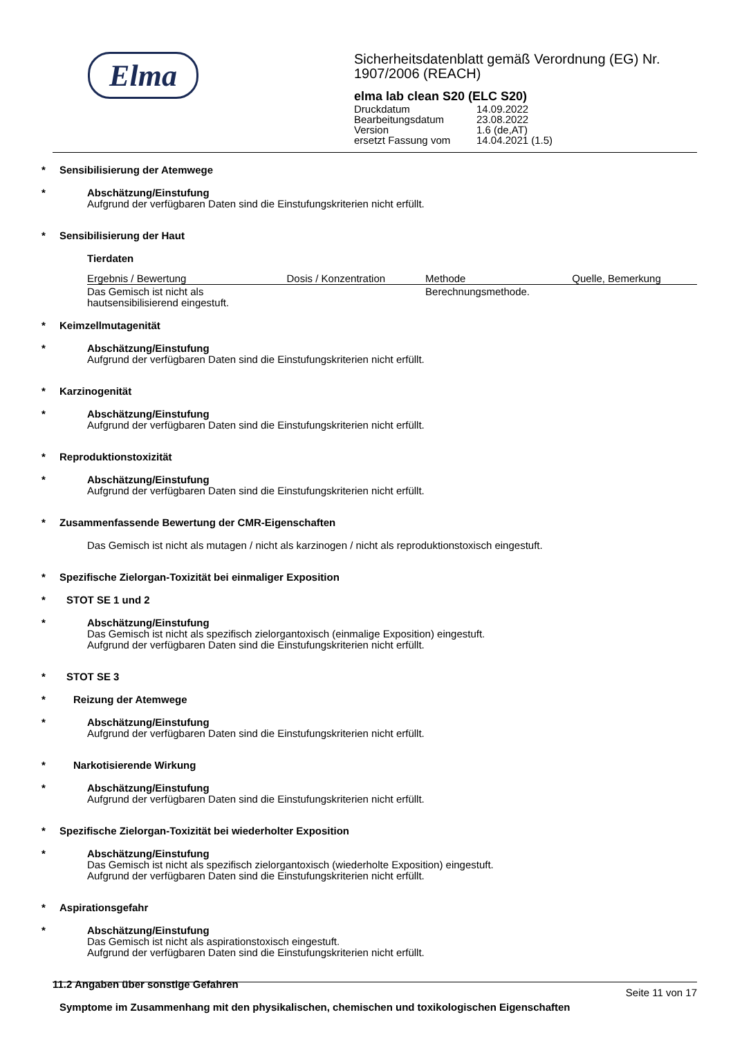Elma
Sicherheitsdatenblatt gemäß Verordnung (EG) Nr. 1907/2006 (REACH)
elma lab clean S20 (ELC S20)
Druckdatum 14.09.2022
Bearbeitungsdatum 23.08.2022
Version 1.6 (de,AT)
ersetzt Fassung vom 14.04.2021 (1.5)
* Sensibilisierung der Atemwege
* Abschätzung/Einstufung
Aufgrund der verfügbaren Daten sind die Einstufungskriterien nicht erfüllt.
* Sensibilisierung der Haut
Tierdaten
| Ergebnis / Bewertung | Dosis / Konzentration | Methode | Quelle, Bemerkung |
| --- | --- | --- | --- |
| Das Gemisch ist nicht als hautsensibilisierend eingestuft. | | Berechnungsmethode. | |
* Keimzellmutagenität
* Abschätzung/Einstufung
Aufgrund der verfügbaren Daten sind die Einstufungskriterien nicht erfüllt.
* Karzinogenität
* Abschätzung/Einstufung
Aufgrund der verfügbaren Daten sind die Einstufungskriterien nicht erfüllt.
* Reproduktionstoxizität
* Abschätzung/Einstufung
Aufgrund der verfügbaren Daten sind die Einstufungskriterien nicht erfüllt.
* Zusammenfassende Bewertung der CMR-Eigenschaften
Das Gemisch ist nicht als mutagen / nicht als karzinogen / nicht als reproduktionstoxisch eingestuft.
* Spezifische Zielorgan-Toxizität bei einmaliger Exposition
* STOT SE 1 und 2
* Abschätzung/Einstufung
Das Gemisch ist nicht als spezifisch zielorgantoxisch (einmalige Exposition) eingestuft.
Aufgrund der verfügbaren Daten sind die Einstufungskriterien nicht erfüllt.
* STOT SE 3
* Reizung der Atemwege
* Abschätzung/Einstufung
Aufgrund der verfügbaren Daten sind die Einstufungskriterien nicht erfüllt.
* Narkotisierende Wirkung
* Abschätzung/Einstufung
Aufgrund der verfügbaren Daten sind die Einstufungskriterien nicht erfüllt.
* Spezifische Zielorgan-Toxizität bei wiederholter Exposition
* Abschätzung/Einstufung
Das Gemisch ist nicht als spezifisch zielorgantoxisch (wiederholte Exposition) eingestuft.
Aufgrund der verfügbaren Daten sind die Einstufungskriterien nicht erfüllt.
* Aspirationsgefahr
* Abschätzung/Einstufung
Das Gemisch ist nicht als aspirationstoxisch eingestuft.
Aufgrund der verfügbaren Daten sind die Einstufungskriterien nicht erfüllt.
11.2 Angaben über sonstige Gefahren
Symptome im Zusammenhang mit den physikalischen, chemischen und toxikologischen Eigenschaften
Seite 11 von 17